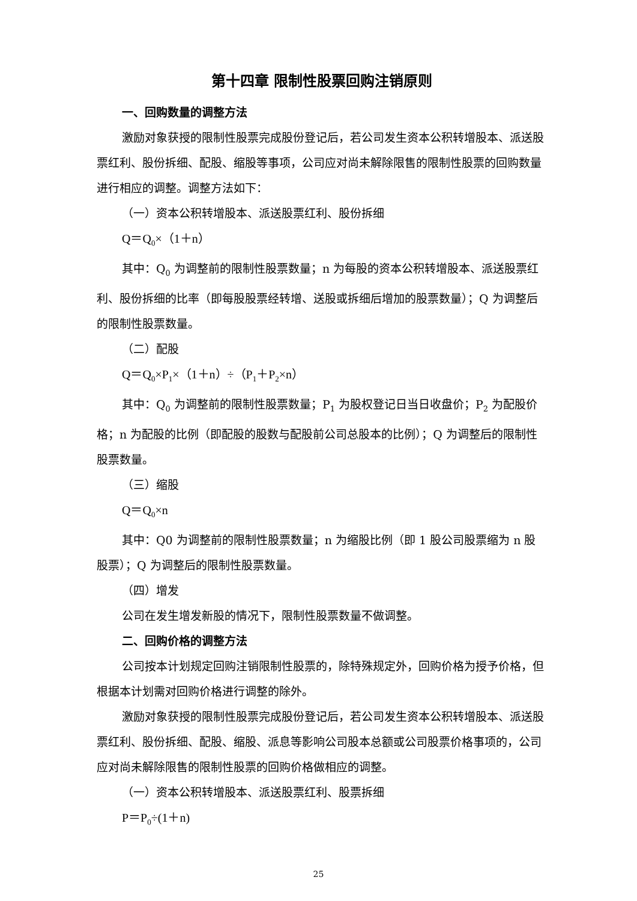第十四章 限制性股票回购注销原则
一、回购数量的调整方法
激励对象获授的限制性股票完成股份登记后，若公司发生资本公积转增股本、派送股票红利、股份拆细、配股、缩股等事项，公司应对尚未解除限售的限制性股票的回购数量进行相应的调整。调整方法如下：
（一）资本公积转增股本、派送股票红利、股份拆细
Q＝Q<sub>0</sub>×（1＋n）
其中：Q<sub>0</sub> 为调整前的限制性股票数量；n 为每股的资本公积转增股本、派送股票红利、股份拆细的比率（即每股股票经转增、送股或拆细后增加的股票数量）；Q 为调整后的限制性股票数量。
（二）配股
Q＝Q<sub>0</sub>×P<sub>1</sub>×（1＋n）÷（P<sub>1</sub>＋P<sub>2</sub>×n）
其中：Q<sub>0</sub> 为调整前的限制性股票数量；P<sub>1</sub> 为股权登记日当日收盘价；P<sub>2</sub> 为配股价格；n 为配股的比例（即配股的股数与配股前公司总股本的比例）；Q 为调整后的限制性股票数量。
（三）缩股
Q＝Q<sub>0</sub>×n
其中：Q0 为调整前的限制性股票数量；n 为缩股比例（即 1 股公司股票缩为 n 股股票）；Q 为调整后的限制性股票数量。
（四）增发
公司在发生增发新股的情况下，限制性股票数量不做调整。
二、回购价格的调整方法
公司按本计划规定回购注销限制性股票的，除特殊规定外，回购价格为授予价格，但根据本计划需对回购价格进行调整的除外。
激励对象获授的限制性股票完成股份登记后，若公司发生资本公积转增股本、派送股票红利、股份拆细、配股、缩股、派息等影响公司股本总额或公司股票价格事项的，公司应对尚未解除限售的限制性股票的回购价格做相应的调整。
（一）资本公积转增股本、派送股票红利、股票拆细
P＝P<sub>0</sub>÷(1＋n)
25